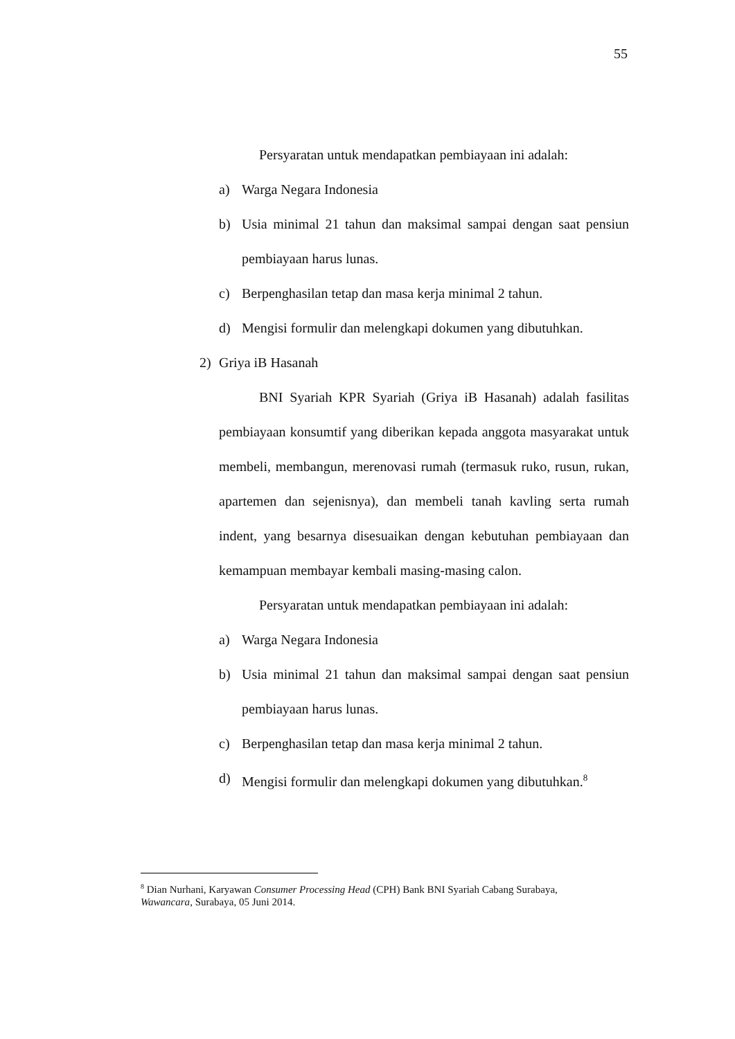55
Persyaratan untuk mendapatkan pembiayaan ini adalah:
a) Warga Negara Indonesia
b) Usia minimal 21 tahun dan maksimal sampai dengan saat pensiun pembiayaan harus lunas.
c) Berpenghasilan tetap dan masa kerja minimal 2 tahun.
d) Mengisi formulir dan melengkapi dokumen yang dibutuhkan.
2) Griya iB Hasanah
BNI Syariah KPR Syariah (Griya iB Hasanah) adalah fasilitas pembiayaan konsumtif yang diberikan kepada anggota masyarakat untuk membeli, membangun, merenovasi rumah (termasuk ruko, rusun, rukan, apartemen dan sejenisnya), dan membeli tanah kavling serta rumah indent, yang besarnya disesuaikan dengan kebutuhan pembiayaan dan kemampuan membayar kembali masing-masing calon.
Persyaratan untuk mendapatkan pembiayaan ini adalah:
a) Warga Negara Indonesia
b) Usia minimal 21 tahun dan maksimal sampai dengan saat pensiun pembiayaan harus lunas.
c) Berpenghasilan tetap dan masa kerja minimal 2 tahun.
d) Mengisi formulir dan melengkapi dokumen yang dibutuhkan.<sup>8</sup>
<sup>8</sup> Dian Nurhani, Karyawan Consumer Processing Head (CPH) Bank BNI Syariah Cabang Surabaya, Wawancara, Surabaya, 05 Juni 2014.